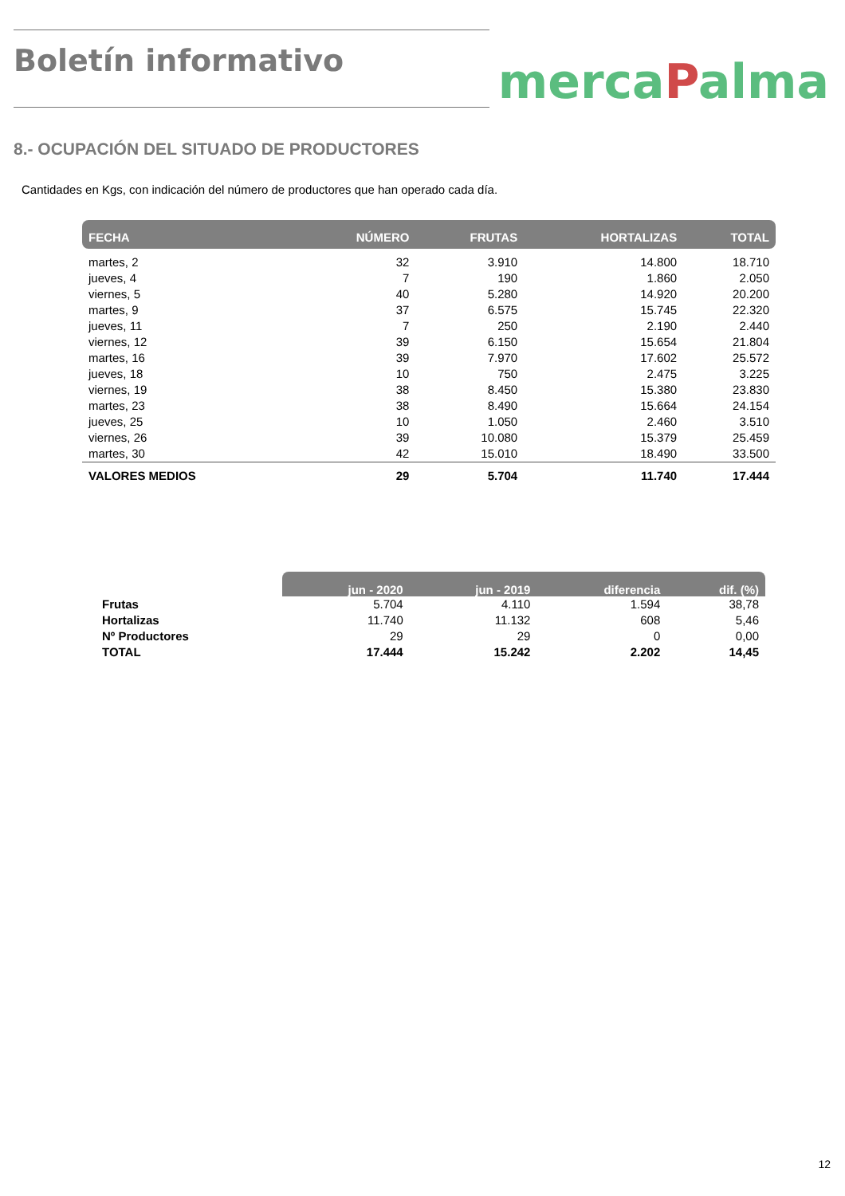Boletín informativo
mercaPalma
8.- OCUPACIÓN DEL SITUADO DE PRODUCTORES
Cantidades en Kgs, con indicación del número de productores que han operado cada día.
| FECHA | NÚMERO | FRUTAS | HORTALIZAS | TOTAL |
| --- | --- | --- | --- | --- |
| martes, 2 | 32 | 3.910 | 14.800 | 18.710 |
| jueves, 4 | 7 | 190 | 1.860 | 2.050 |
| viernes, 5 | 40 | 5.280 | 14.920 | 20.200 |
| martes, 9 | 37 | 6.575 | 15.745 | 22.320 |
| jueves, 11 | 7 | 250 | 2.190 | 2.440 |
| viernes, 12 | 39 | 6.150 | 15.654 | 21.804 |
| martes, 16 | 39 | 7.970 | 17.602 | 25.572 |
| jueves, 18 | 10 | 750 | 2.475 | 3.225 |
| viernes, 19 | 38 | 8.450 | 15.380 | 23.830 |
| martes, 23 | 38 | 8.490 | 15.664 | 24.154 |
| jueves, 25 | 10 | 1.050 | 2.460 | 3.510 |
| viernes, 26 | 39 | 10.080 | 15.379 | 25.459 |
| martes, 30 | 42 | 15.010 | 18.490 | 33.500 |
| VALORES MEDIOS | 29 | 5.704 | 11.740 | 17.444 |
| | jun - 2020 | jun - 2019 | diferencia | dif. (%) |
| --- | --- | --- | --- | --- |
| Frutas | 5.704 | 4.110 | 1.594 | 38,78 |
| Hortalizas | 11.740 | 11.132 | 608 | 5,46 |
| Nº Productores | 29 | 29 | 0 | 0,00 |
| TOTAL | 17.444 | 15.242 | 2.202 | 14,45 |
12